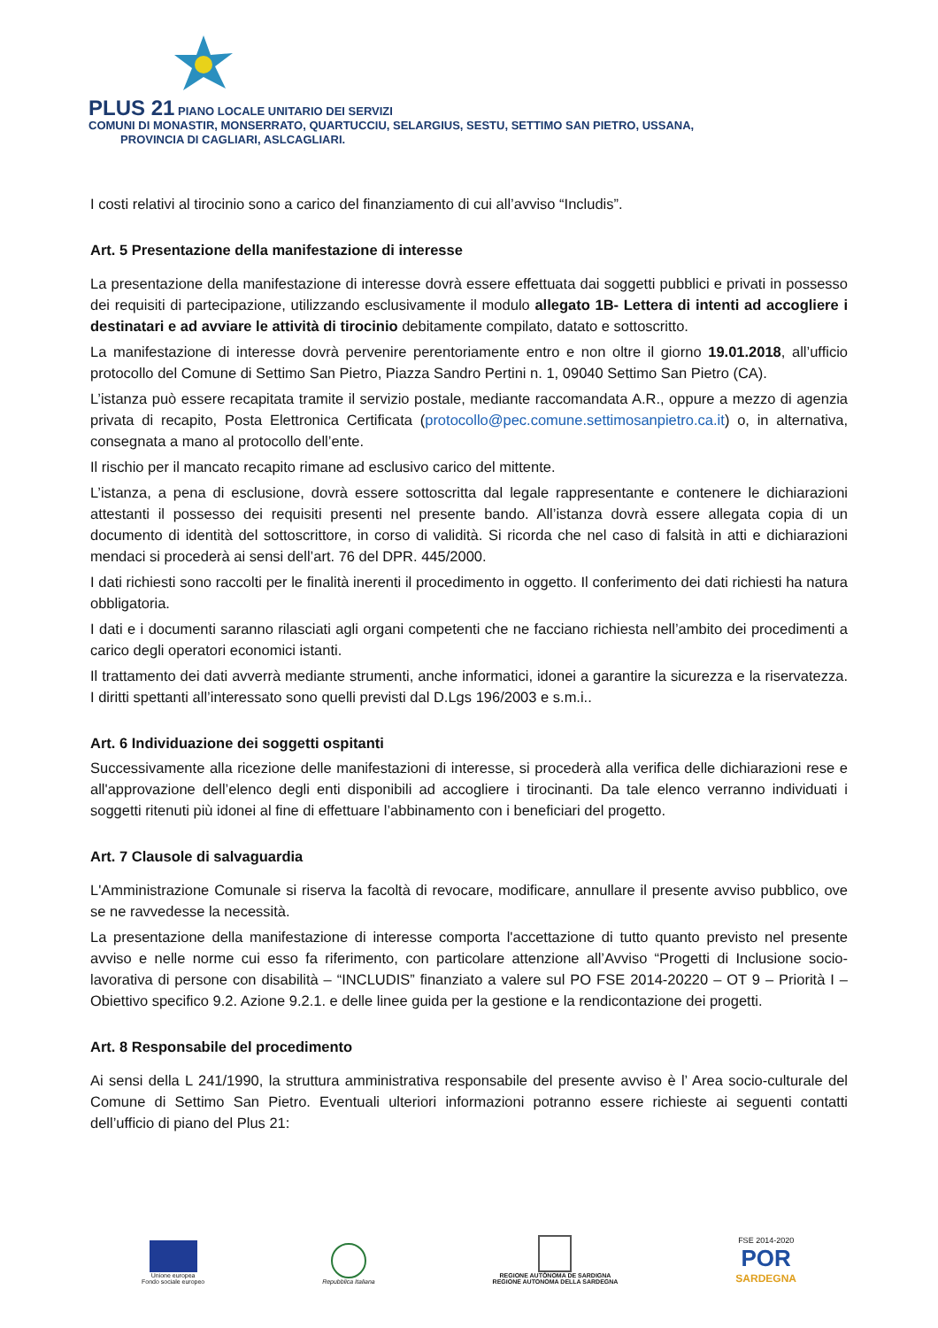PLUS 21 PIANO LOCALE UNITARIO DEI SERVIZI
COMUNI DI MONASTIR, MONSERRATO, QUARTUCCIU, SELARGIUS, SESTU, SETTIMO SAN PIETRO, USSANA,
PROVINCIA DI CAGLIARI, ASLCAGLIARI.
I costi relativi al tirocinio sono a carico del finanziamento di cui all’avviso “Includis”.
Art. 5 Presentazione della manifestazione di interesse
La presentazione della manifestazione di interesse dovrà essere effettuata dai soggetti pubblici e privati in possesso dei requisiti di partecipazione, utilizzando esclusivamente il modulo allegato 1B- Lettera di intenti ad accogliere i destinatari e ad avviare le attività di tirocinio debitamente compilato, datato e sottoscritto.
La manifestazione di interesse dovrà pervenire perentoriamente entro e non oltre il giorno 19.01.2018, all’ufficio protocollo del Comune di Settimo San Pietro, Piazza Sandro Pertini n. 1, 09040 Settimo San Pietro (CA).
L’istanza può essere recapitata tramite il servizio postale, mediante raccomandata A.R., oppure a mezzo di agenzia privata di recapito, Posta Elettronica Certificata (protocollo@pec.comune.settimosanpietro.ca.it) o, in alternativa, consegnata a mano al protocollo dell’ente.
Il rischio per il mancato recapito rimane ad esclusivo carico del mittente.
L’istanza, a pena di esclusione, dovrà essere sottoscritta dal legale rappresentante e contenere le dichiarazioni attestanti il possesso dei requisiti presenti nel presente bando. All’istanza dovrà essere allegata copia di un documento di identità del sottoscrittore, in corso di validità. Si ricorda che nel caso di falsità in atti e dichiarazioni mendaci si procederà ai sensi dell’art. 76 del DPR. 445/2000.
I dati richiesti sono raccolti per le finalità inerenti il procedimento in oggetto. Il conferimento dei dati richiesti ha natura obbligatoria.
I dati e i documenti saranno rilasciati agli organi competenti che ne facciano richiesta nell’ambito dei procedimenti a carico degli operatori economici istanti.
Il trattamento dei dati avverrà mediante strumenti, anche informatici, idonei a garantire la sicurezza e la riservatezza. I diritti spettanti all’interessato sono quelli previsti dal D.Lgs 196/2003 e s.m.i..
Art. 6 Individuazione dei soggetti ospitanti
Successivamente alla ricezione delle manifestazioni di interesse, si procederà alla verifica delle dichiarazioni rese e all'approvazione dell’elenco degli enti disponibili ad accogliere i tirocinanti. Da tale elenco verranno individuati i soggetti ritenuti più idonei al fine di effettuare l’abbinamento con i beneficiari del progetto.
Art. 7 Clausole di salvaguardia
L'Amministrazione Comunale si riserva la facoltà di revocare, modificare, annullare il presente avviso pubblico, ove se ne ravvedesse la necessità.
La presentazione della manifestazione di interesse comporta l'accettazione di tutto quanto previsto nel presente avviso e nelle norme cui esso fa riferimento, con particolare attenzione all’Avviso “Progetti di Inclusione socio-lavorativa di persone con disabilità – “INCLUDIS” finanziato a valere sul PO FSE 2014-20220 – OT 9 – Priorità I – Obiettivo specifico 9.2. Azione 9.2.1. e delle linee guida per la gestione e la rendicontazione dei progetti.
Art. 8 Responsabile del procedimento
Ai sensi della L 241/1990, la struttura amministrativa responsabile del presente avviso è l’ Area socio-culturale del Comune di Settimo San Pietro. Eventuali ulteriori informazioni potranno essere richieste ai seguenti contatti dell’ufficio di piano del Plus 21:
Unione europea
Fondo sociale europeo
Repubblica Italiana
REGIONE AUTÒNOMA DE SARDIGNA
REGIONE AUTONOMA DELLA SARDEGNA
FSE 2014-2020
POR
SARDEGNA